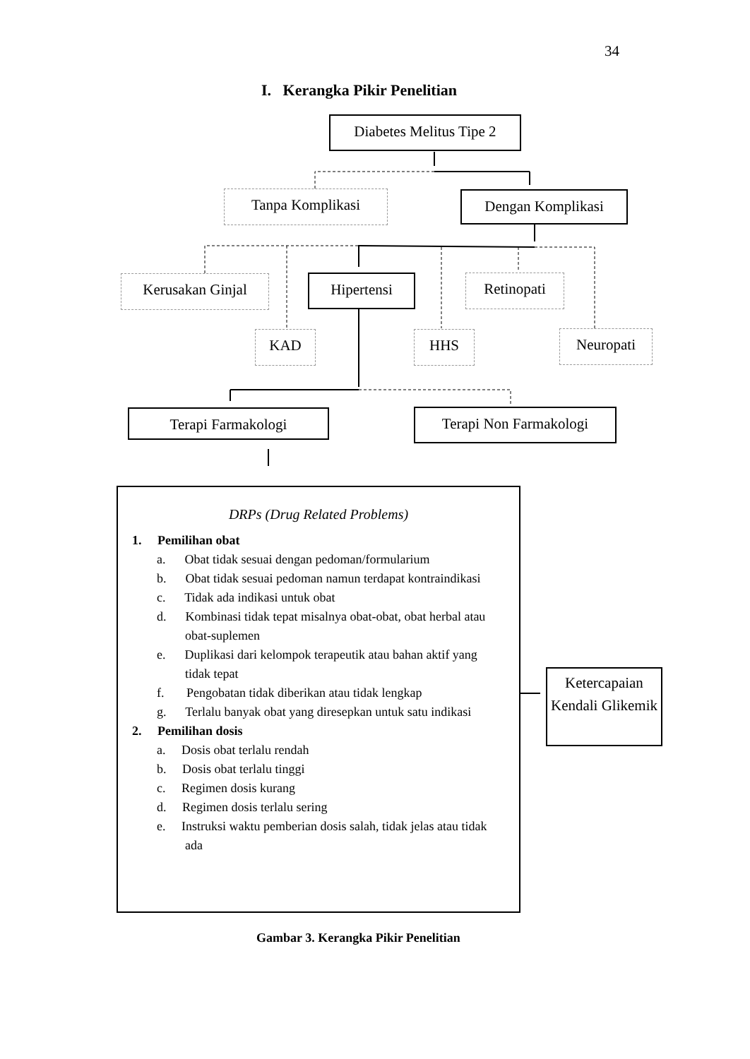34
I. Kerangka Pikir Penelitian
Diabetes Melitus Tipe 2
Tanpa Komplikasi Dengan Komplikasi
Kerusakan Ginjal Hipertensi Retinopati
KAD HHS Neuropati
Terapi Farmakologi Terapi Non Farmakologi
DRPs (Drug Related Problems)
1. Pemilihan obat
a. Obat tidak sesuai dengan pedoman/formularium
b. Obat tidak sesuai pedoman namun terdapat kontraindikasi
c. Tidak ada indikasi untuk obat
d. Kombinasi tidak tepat misalnya obat-obat, obat herbal atau obat-suplemen
e. Duplikasi dari kelompok terapeutik atau bahan aktif yang tidak tepat
f. Pengobatan tidak diberikan atau tidak lengkap
g. Terlalu banyak obat yang diresepkan untuk satu indikasi
2. Pemilihan dosis
a. Dosis obat terlalu rendah
b. Dosis obat terlalu tinggi
c. Regimen dosis kurang
d. Regimen dosis terlalu sering
e. Instruksi waktu pemberian dosis salah, tidak jelas atau tidak ada
Ketercapaian Kendali Glikemik
Gambar 3. Kerangka Pikir Penelitian